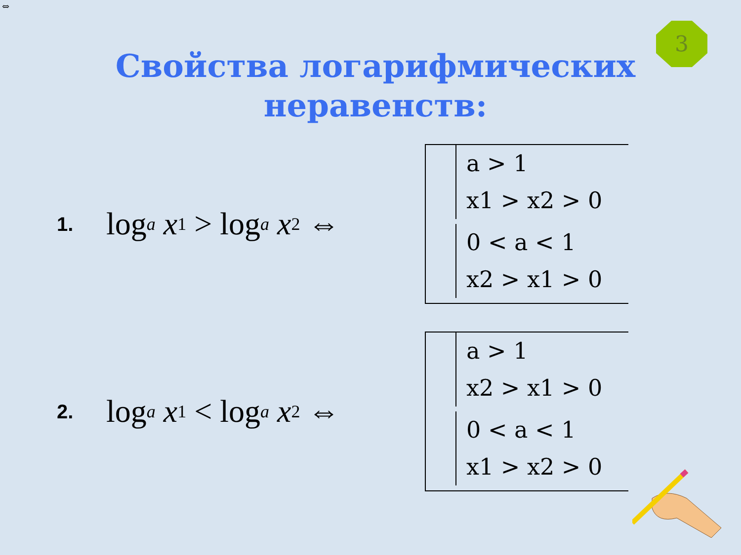⇔
3
Свойства логарифмических
неравенств:
1. log<sub>a</sub> x<sub>1</sub> > log<sub>a</sub> x<sub>2</sub> ⇔
a > 1
x1 > x2 > 0
0 < a < 1
x2 > x1 > 0
2. log<sub>a</sub> x<sub>1</sub> < log<sub>a</sub> x<sub>2</sub> ⇔
a > 1
x2 > x1 > 0
0 < a < 1
x1 > x2 > 0